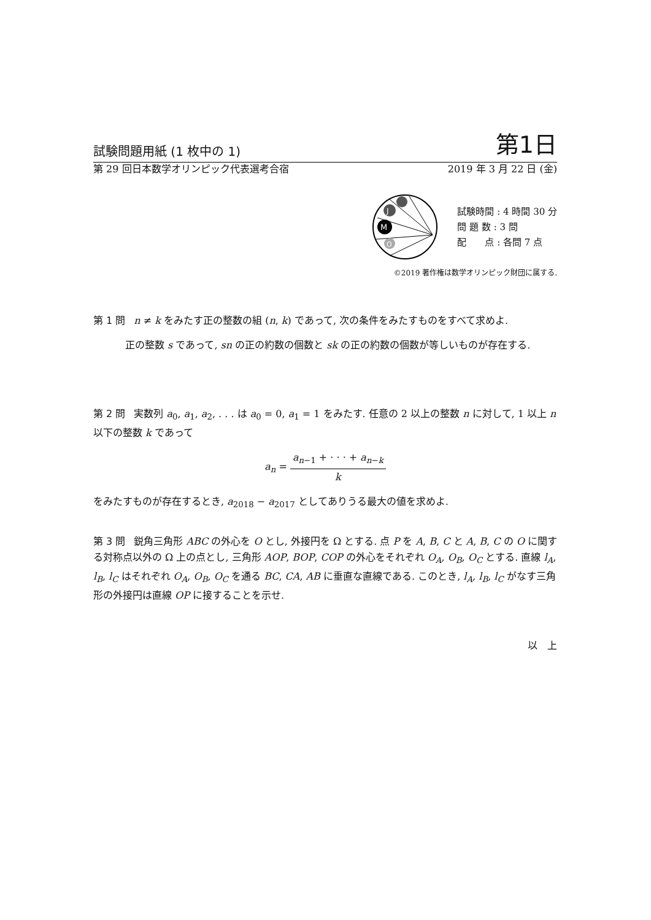試験問題用紙 (1 枚中の 1) 第1日
第 29 回日本数学オリンピック代表選考合宿 2019 年 3 月 22 日 (金)
J
M
O
試験時間 : 4 時間 30 分
問 題 数 : 3 問
配　　点 : 各問 7 点
©2019 著作権は数学オリンピック財団に属する.
第 1 問 n ≠ k をみたす正の整数の組 (n, k) であって, 次の条件をみたすものをすべて求めよ.
正の整数 s であって, sn の正の約数の個数と sk の正の約数の個数が等しいものが存在する.
第 2 問 実数列 a<sub>0</sub>, a<sub>1</sub>, a<sub>2</sub>, . . . は a<sub>0</sub> = 0, a<sub>1</sub> = 1 をみたす. 任意の 2 以上の整数 n に対して, 1 以上 n 以下の整数 k であって
a<sub>n</sub> = a<sub>n−1</sub> + · · · + a<sub>n−k</sub> k
をみたすものが存在するとき, a<sub>2018</sub> − a<sub>2017</sub> としてありうる最大の値を求めよ.
第 3 問 鋭角三角形 ABC の外心を O とし, 外接円を Ω とする. 点 P を A, B, C と A, B, C の O に関する対称点以外の Ω 上の点とし, 三角形 AOP, BOP, COP の外心をそれぞれ O<sub>A</sub>, O<sub>B</sub>, O<sub>C</sub> とする. 直線 l<sub>A</sub>, l<sub>B</sub>, l<sub>C</sub> はそれぞれ O<sub>A</sub>, O<sub>B</sub>, O<sub>C</sub> を通る BC, CA, AB に垂直な直線である. このとき, l<sub>A</sub>, l<sub>B</sub>, l<sub>C</sub> がなす三角形の外接円は直線 OP に接することを示せ.
以　上